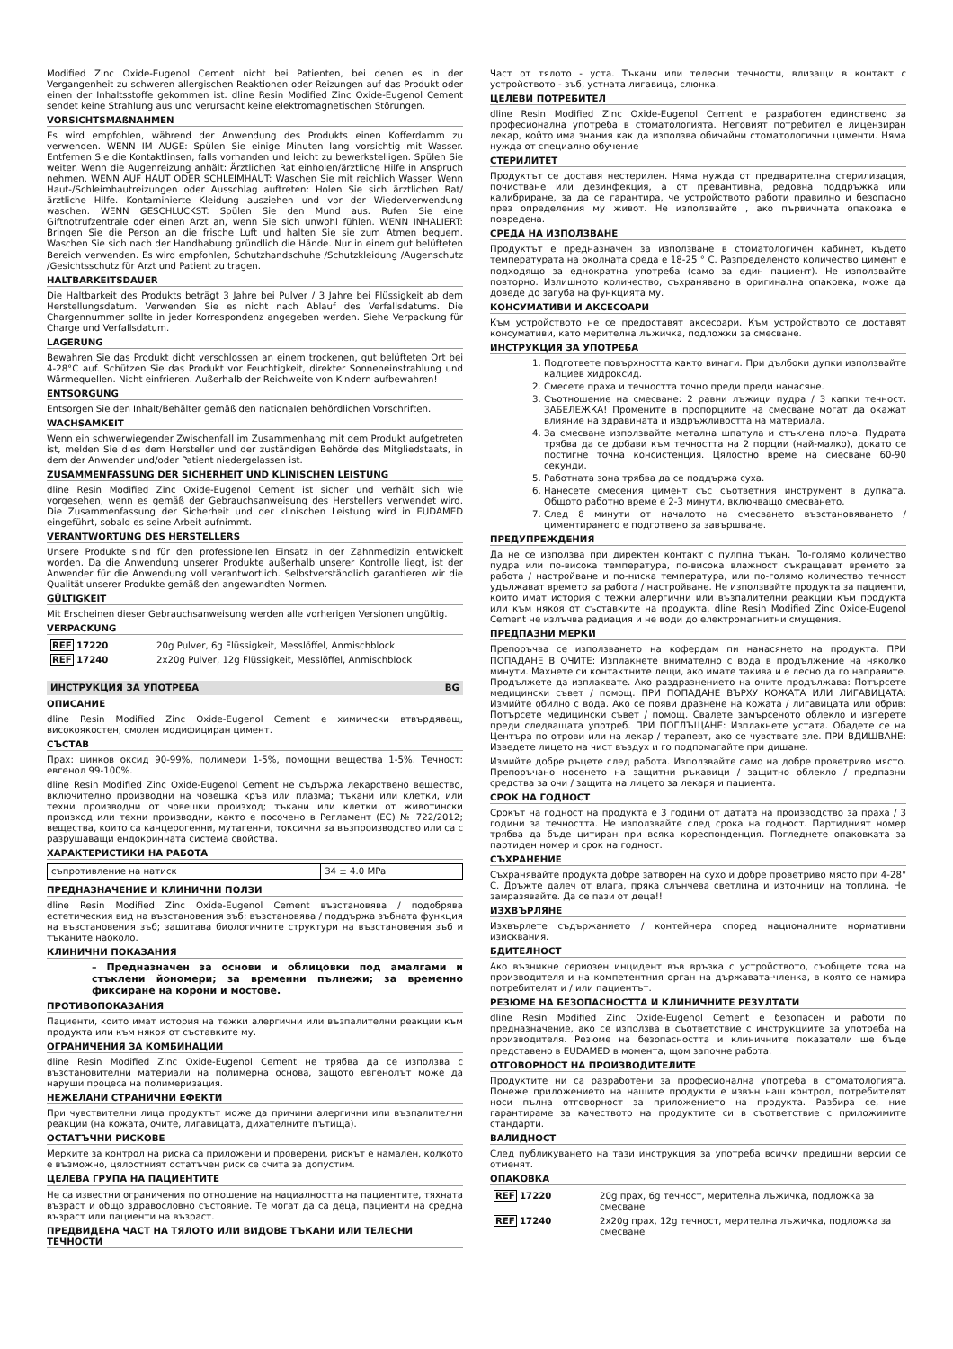Modified Zinc Oxide-Eugenol Cement nicht bei Patienten, bei denen es in der Vergangenheit zu schweren allergischen Reaktionen oder Reizungen auf das Produkt oder einen der Inhaltsstoffe gekommen ist. dline Resin Modified Zinc Oxide-Eugenol Cement sendet keine Strahlung aus und verursacht keine elektromagnetischen Störungen.
VORSICHTSMAßNAHMEN
Es wird empfohlen, während der Anwendung des Produkts einen Kofferdamm zu verwenden. WENN IM AUGE: Spülen Sie einige Minuten lang vorsichtig mit Wasser. Entfernen Sie die Kontaktlinsen, falls vorhanden und leicht zu bewerkstelligen. Spülen Sie weiter. Wenn die Augenreizung anhält: Ärztlichen Rat einholen/ärztliche Hilfe in Anspruch nehmen. WENN AUF HAUT ODER SCHLEIMHAUT: Waschen Sie mit reichlich Wasser. Wenn Haut-/Schleimhautreizungen oder Ausschlag auftreten: Holen Sie sich ärztlichen Rat/ärztliche Hilfe. Kontaminierte Kleidung ausziehen und vor der Wiederverwendung waschen. WENN GESCHLUCKST: Spülen Sie den Mund aus. Rufen Sie eine Giftnotrufzentrale oder einen Arzt an, wenn Sie sich unwohl fühlen. WENN INHALIERT: Bringen Sie die Person an die frische Luft und halten Sie sie zum Atmen bequem. Waschen Sie sich nach der Handhabung gründlich die Hände. Nur in einem gut belüfteten Bereich verwenden. Es wird empfohlen, Schutzhandschuhe /Schutzkleidung /Augenschutz /Gesichtsschutz für Arzt und Patient zu tragen.
HALTBARKEITSDAUER
Die Haltbarkeit des Produkts beträgt 3 Jahre bei Pulver / 3 Jahre bei Flüssigkeit ab dem Herstellungsdatum. Verwenden Sie es nicht nach Ablauf des Verfallsdatums. Die Chargennummer sollte in jeder Korrespondenz angegeben werden. Siehe Verpackung für Charge und Verfallsdatum.
LAGERUNG
Bewahren Sie das Produkt dicht verschlossen an einem trockenen, gut belüfteten Ort bei 4-28°C auf. Schützen Sie das Produkt vor Feuchtigkeit, direkter Sonneneinstrahlung und Wärmequellen. Nicht einfrieren. Außerhalb der Reichweite von Kindern aufbewahren!
ENTSORGUNG
Entsorgen Sie den Inhalt/Behälter gemäß den nationalen behördlichen Vorschriften.
WACHSAMKEIT
Wenn ein schwerwiegender Zwischenfall im Zusammenhang mit dem Produkt aufgetreten ist, melden Sie dies dem Hersteller und der zuständigen Behörde des Mitgliedstaats, in dem der Anwender und/oder Patient niedergelassen ist.
ZUSAMMENFASSUNG DER SICHERHEIT UND KLINISCHEN LEISTUNG
dline Resin Modified Zinc Oxide-Eugenol Cement ist sicher und verhält sich wie vorgesehen, wenn es gemäß der Gebrauchsanweisung des Herstellers verwendet wird. Die Zusammenfassung der Sicherheit und der klinischen Leistung wird in EUDAMED eingeführt, sobald es seine Arbeit aufnimmt.
VERANTWORTUNG DES HERSTELLERS
Unsere Produkte sind für den professionellen Einsatz in der Zahnmedizin entwickelt worden. Da die Anwendung unserer Produkte außerhalb unserer Kontrolle liegt, ist der Anwender für die Anwendung voll verantwortlich. Selbstverständlich garantieren wir die Qualität unserer Produkte gemäß den angewandten Normen.
GÜLTIGKEIT
Mit Erscheinen dieser Gebrauchsanweisung werden alle vorherigen Versionen ungültig.
VERPACKUNG
| REF 17220 | 20g Pulver, 6g Flüssigkeit, Messlöffel, Anmischblock |
| REF 17240 | 2x20g Pulver, 12g Flüssigkeit, Messlöffel, Anmischblock |
ИНСТРУКЦИЯ ЗА УПОТРЕБА BG
ОПИСАНИЕ
dline Resin Modified Zinc Oxide-Eugenol Cement е химически втвърдяващ, високоякостен, смолен модифициран цимент.
СЪСТАВ
Прах: цинков оксид 90-99%, полимери 1-5%, помощни вещества 1-5%. Течност: евгенол 99-100%.
dline Resin Modified Zinc Oxide-Eugenol Cement не съдържа лекарствено вещество, включително производни на човешка кръв или плазма; тъкани или клетки, или техни производни от човешки произход; тъкани или клетки от животински произход или техни производни, както е посочено в Регламент (ЕС) № 722/2012; вещества, които са канцерогенни, мутагенни, токсични за възпроизводство или са с разрушаващи ендокринната система свойства.
ХАРАКТЕРИСТИКИ НА РАБОТА
| съпротивление на натиск | 34 ± 4.0 MPa |
ПРЕДНАЗНАЧЕНИЕ И КЛИНИЧНИ ПОЛЗИ
dline Resin Modified Zinc Oxide-Eugenol Cement възстановява / подобрява естетическия вид на възстановения зъб; възстановява / поддържа зъбната функция на възстановения зъб; защитава биологичните структури на възстановения зъб и тъканите наоколо.
КЛИНИЧНИ ПОКАЗАНИЯ
– Предназначен за основи и облицовки под амалгами и стъклени йономери; за временни пълнежи; за временно фиксиране на корони и мостове.
ПРОТИВОПОКАЗАНИЯ
Пациенти, които имат история на тежки алергични или възпалителни реакции към продукта или към някоя от съставките му.
ОГРАНИЧЕНИЯ ЗА КОМБИНАЦИИ
dline Resin Modified Zinc Oxide-Eugenol Cement не трябва да се използва с възстановителни материали на полимерна основа, защото евгенолът може да наруши процеса на полимеризация.
НЕЖЕЛАНИ СТРАНИЧНИ ЕФЕКТИ
При чувствителни лица продуктът може да причини алергични или възпалителни реакции (на кожата, очите, лигавицата, дихателните пътища).
ОСТАТЪЧНИ РИСКОВЕ
Мерките за контрол на риска са приложени и проверени, рискът е намален, колкото е възможно, цялостният остатъчен риск се счита за допустим.
ЦЕЛЕВА ГРУПА НА ПАЦИЕНТИТЕ
Не са известни ограничения по отношение на нациалността на пациентите, тяхната възраст и общо здравословно състояние. Те могат да са деца, пациенти на средна възраст или пациенти на възраст.
ПРЕДВИДЕНА ЧАСТ НА ТЯЛОТО ИЛИ ВИДОВЕ ТЪКАНИ ИЛИ ТЕЛЕСНИ ТЕЧНОСТИ
Част от тялото - уста. Тъкани или телесни течности, влизащи в контакт с устройството - зъб, устната лигавица, слюнка.
ЦЕЛЕВИ ПОТРЕБИТЕЛ
dline Resin Modified Zinc Oxide-Eugenol Cement е разработен единствено за професионална употреба в стоматологията. Неговият потребител е лицензиран лекар, който има знания как да използва обичайни стоматологични цименти. Няма нужда от специално обучение
СТЕРИЛИТЕТ
Продуктът се доставя нестерилен. Няма нужда от предварителна стерилизация, почистване или дезинфекция, а от превантивна, редовна поддръжка или калибриране, за да се гарантира, че устройството работи правилно и безопасно през определения му живот. Не използвайте , ако първичната опаковка е повредена.
СРЕДА НА ИЗПОЛЗВАНЕ
Продуктът е предназначен за използване в стоматологичен кабинет, където температурата на околната среда е 18-25 ° C. Разпределеното количество цимент е подходящо за еднократна употреба (само за един пациент). Не използвайте повторно. Излишното количество, съхранявано в оригинална опаковка, може да доведе до загуба на функцията му.
КОНСУМАТИВИ И АКСЕСОАРИ
Към устройството не се предоставят аксесоари. Към устройството се доставят консумативи, като мерителна лъжичка, подложки за смесване.
ИНСТРУКЦИЯ ЗА УПОТРЕБА
1. Подгответе повърхността както винаги. При дълбоки дупки използвайте калциев хидроксид.
2. Смесете праха и течността точно преди преди нанасяне.
3. Съотношение на смесване: 2 равни лъжици пудра / 3 капки течност. ЗАБЕЛЕЖКА! Промените в пропорциите на смесване могат да окажат влияние на здравината и издръжливостта на материала.
4. За смесване използвайте метална шпатула и стъклена плоча. Пудрата трябва да се добави към течността на 2 порции (най-малко), докато се постигне точна консистенция. Цялостно време на смесване 60-90 секунди.
5. Работната зона трябва да се поддържа суха.
6. Нанесете смесения цимент със съответния инструмент в дупката. Общото работно време е 2-3 минути, включващо смесването.
7. След 8 минути от началото на смесването възстановяването / циментирането е подготвено за завършване.
ПРЕДУПРЕЖДЕНИЯ
Да не се използва при директен контакт с пулпна тъкан. По-голямо количество пудра или по-висока температура, по-висока влажност съкращават времето за работа / настройване и по-ниска температура, или по-голямо количество течност удължават времето за работа / настройване. Не използвайте продукта за пациенти, които имат история с тежки алергични или възпалителни реакции към продукта или към някоя от съставките на продукта. dline Resin Modified Zinc Oxide-Eugenol Cement не излъчва радиация и не води до електромагнитни смущения.
ПРЕДПАЗНИ МЕРКИ
Препоръчва се използването на кофердам пи нанасянето на продукта. ПРИ ПОПАДАНЕ В ОЧИТЕ: Изплакнете внимателно с вода в продължение на няколко минути. Махнете си контактните лещи, ако имате такива и е лесно да го направите. Продължете да изплаквате. Ако раздразнението на очите продължава: Потърсете медицински съвет / помощ. ПРИ ПОПАДАНЕ ВЪРХУ КОЖАТА ИЛИ ЛИГАВИЦАТА: Измийте обилно с вода. Ако се появи дразнене на кожата / лигавицата или обрив: Потърсете медицински съвет / помощ. Свалете замърсеното облекло и изперете преди следващата употреб. ПРИ ПОГЛЪЩАНЕ: Изплакнете устата. Обадете се на Центъра по отрови или на лекар / терапевт, ако се чувствате зле. ПРИ ВДИШВАНЕ: Изведете лицето на чист въздух и го подпомагайте при дишане.
Измийте добре ръцете след работа. Използвайте само на добре проветриво място. Препоръчано носенето на защитни ръкавици / защитно облекло / предпазни средства за очи / защита на лицето за лекаря и пациента.
СРОК НА ГОДНОСТ
Срокът на годност на продукта е 3 години от датата на производство за праха / 3 години за течността. Не използвайте след срока на годност. Партидният номер трябва да бъде цитиран при всяка кореспонденция. Погледнете опаковката за партиден номер и срок на годност.
СЪХРАНЕНИЕ
Съхранявайте продукта добре затворен на сухо и добре проветриво място при 4-28° C. Дръжте далеч от влага, пряка слънчева светлина и източници на топлина. Не замразявайте. Да се пази от деца!!
ИЗХВЪРЛЯНЕ
Изхвърлете съдържанието / контейнера според националните нормативни изисквания.
БДИТЕЛНОСТ
Ако възникне сериозен инцидент във връзка с устройството, съобщете това на производителя и на компетентния орган на държавата-членка, в която се намира потребителят и / или пациентът.
РЕЗЮМЕ НА БЕЗОПАСНОСТТА И КЛИНИЧНИТЕ РЕЗУЛТАТИ
dline Resin Modified Zinc Oxide-Eugenol Cement е безопасен и работи по предназначение, ако се използва в съответствие с инструкциите за употреба на производителя. Резюме на безопасността и клиничните показатели ще бъде представено в EUDAMED в момента, щом започне работа.
ОТГОВОРНОСТ НА ПРОИЗВОДИТЕЛИТЕ
Продуктите ни са разработени за професионална употреба в стоматологията. Понеже приложението на нашите продукти е извън наш контрол, потребителят носи пълна отговорност за приложението на продукта. Разбира се, ние гарантираме за качеството на продуктите си в съответствие с приложимите стандарти.
ВАЛИДНОСТ
След публикуването на тази инструкция за употреба всички предишни версии се отменят.
ОПАКОВКА
| REF 17220 | 20g прах, 6g течност, мерителна лъжичка, подложка за смесване |
| REF 17240 | 2x20g прах, 12g течност, мерителна лъжичка, подложка за смесване |